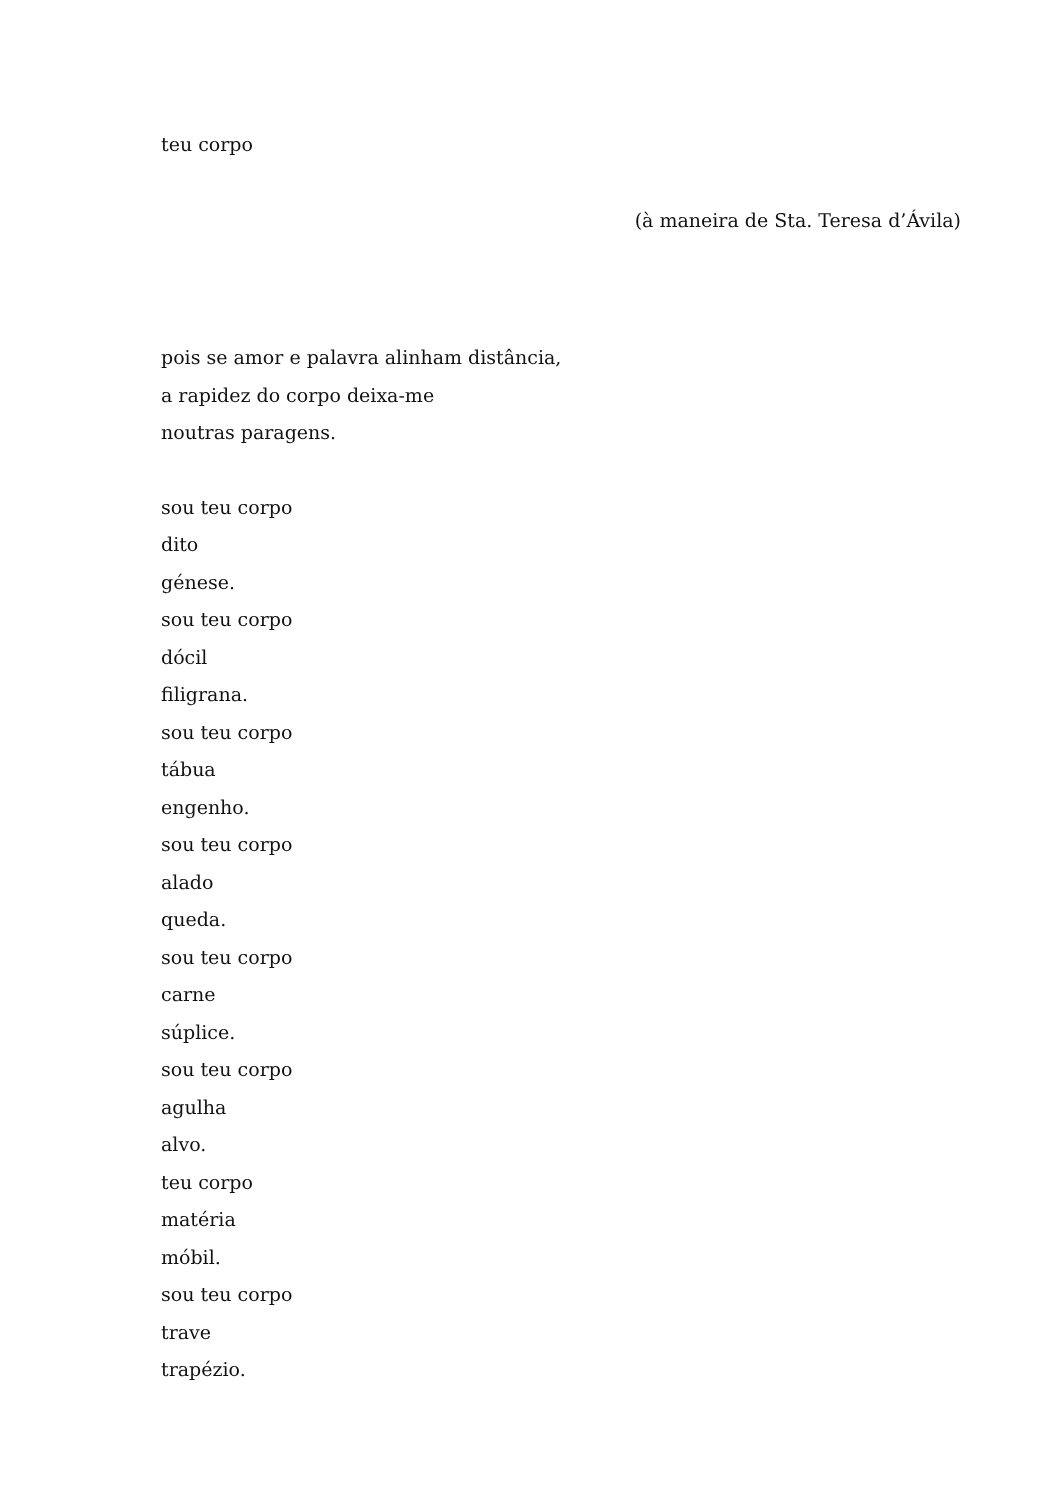teu corpo
(à maneira de Sta. Teresa d’Ávila)
pois se amor e palavra alinham distância,
a rapidez do corpo deixa-me
noutras paragens.
sou teu corpo
dito
génese.
sou teu corpo
dócil
filigrana.
sou teu corpo
tábua
engenho.
sou teu corpo
alado
queda.
sou teu corpo
carne
súplice.
sou teu corpo
agulha
alvo.
teu corpo
matéria
móbil.
sou teu corpo
trave
trapézio.